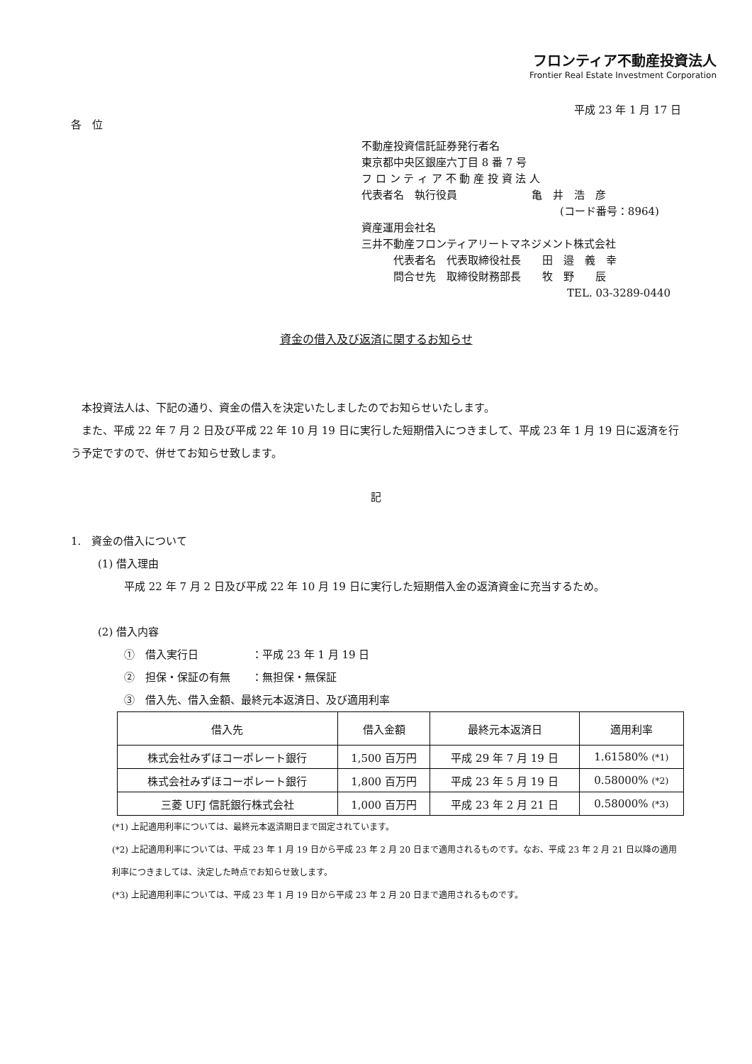フロンティア不動産投資法人
Frontier Real Estate Investment Corporation
平成 23 年 1 月 17 日
各　位
不動産投資信託証券発行者名
東京都中央区銀座六丁目 8 番 7 号
フ ロ ン テ ィ ア 不 動 産 投 資 法 人
代表者名　執行役員　　　　　　　亀　井　浩　彦
(コード番号：8964)
資産運用会社名
三井不動産フロンティアリートマネジメント株式会社
　　　代表者名　代表取締役社長　　田　邉　義　幸
　　　問合せ先　取締役財務部長　　牧　野　　辰
TEL. 03-3289-0440
資金の借入及び返済に関するお知らせ
　本投資法人は、下記の通り、資金の借入を決定いたしましたのでお知らせいたします。
　また、平成 22 年 7 月 2 日及び平成 22 年 10 月 19 日に実行した短期借入につきまして、平成 23 年 1 月 19 日に返済を行う予定ですので、併せてお知らせ致します。
記
1.　資金の借入について
(1) 借入理由
平成 22 年 7 月 2 日及び平成 22 年 10 月 19 日に実行した短期借入金の返済資金に充当するため。
(2) 借入内容
①　借入実行日　　　　　：平成 23 年 1 月 19 日
②　担保・保証の有無　　：無担保・無保証
③　借入先、借入金額、最終元本返済日、及び適用利率
| 借入先 | 借入金額 | 最終元本返済日 | 適用利率 |
| --- | --- | --- | --- |
| 株式会社みずほコーポレート銀行 | 1,500 百万円 | 平成 29 年 7 月 19 日 | 1.61580% (*1) |
| 株式会社みずほコーポレート銀行 | 1,800 百万円 | 平成 23 年 5 月 19 日 | 0.58000% (*2) |
| 三菱 UFJ 信託銀行株式会社 | 1,000 百万円 | 平成 23 年 2 月 21 日 | 0.58000% (*3) |
(*1) 上記適用利率については、最終元本返済期日まで固定されています。
(*2) 上記適用利率については、平成 23 年 1 月 19 日から平成 23 年 2 月 20 日まで適用されるものです。なお、平成 23 年 2 月 21 日以降の適用利率につきましては、決定した時点でお知らせ致します。
(*3) 上記適用利率については、平成 23 年 1 月 19 日から平成 23 年 2 月 20 日まで適用されるものです。